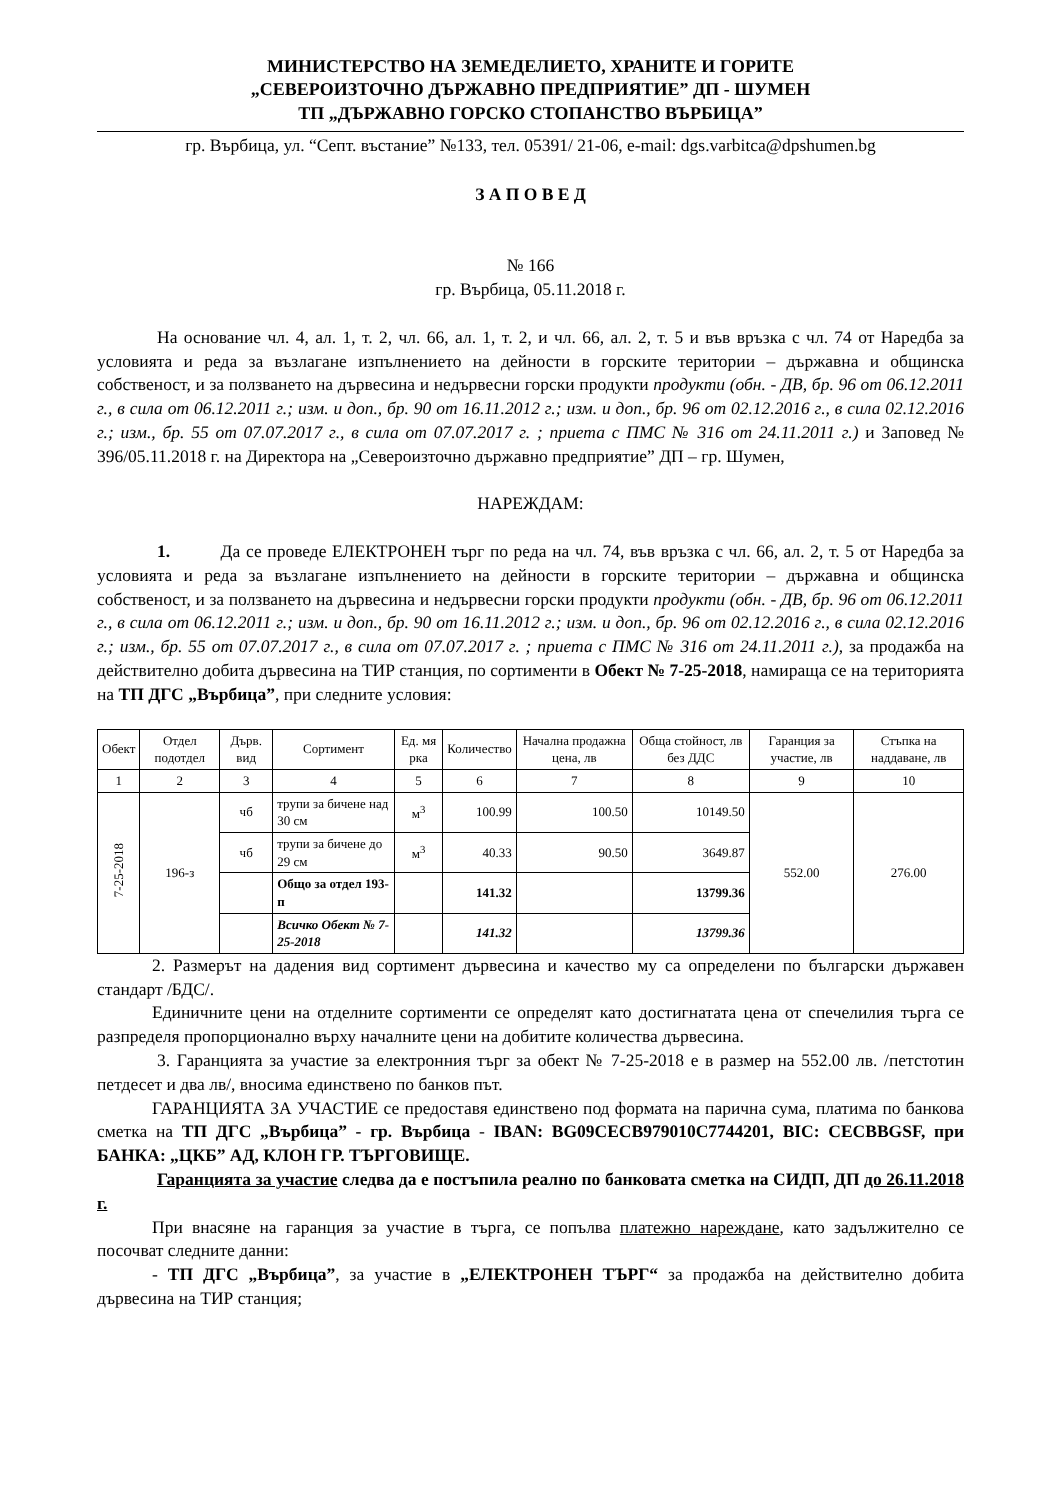МИНИСТЕРСТВО НА ЗЕМЕДЕЛИЕТО, ХРАНИТЕ И ГОРИТЕ
„СЕВЕРОИЗТОЧНО ДЪРЖАВНО ПРЕДПРИЯТИЕ” ДП - ШУМЕН
ТП „ДЪРЖАВНО ГОРСКО СТОПАНСТВО ВЪРБИЦА”
гр. Върбица, ул. “Септ. въстание” №133, тел. 05391/ 21-06, e-mail: dgs.varbitca@dpshumen.bg
З А П О В Е Д
№ 166
гр. Върбица, 05.11.2018 г.
На основание чл. 4, ал. 1, т. 2, чл. 66, ал. 1, т. 2, и чл. 66, ал. 2, т. 5 и във връзка с чл. 74 от Наредба за условията и реда за възлагане изпълнението на дейности в горските територии – държавна и общинска собственост, и за ползването на дървесина и недървесни горски продукти продукти (обн. - ДВ, бр. 96 от 06.12.2011 г., в сила от 06.12.2011 г.; изм. и доп., бр. 90 от 16.11.2012 г.; изм. и доп., бр. 96 от 02.12.2016 г., в сила 02.12.2016 г.; изм., бр. 55 от 07.07.2017 г., в сила от 07.07.2017 г. ; приета с ПМС № 316 от 24.11.2011 г.) и Заповед № 396/05.11.2018 г. на Директора на „Североизточно държавно предприятие” ДП – гр. Шумен,
НАРЕЖДАМ:
1. Да се проведе ЕЛЕКТРОНЕН търг по реда на чл. 74, във връзка с чл. 66, ал. 2, т. 5 от Наредба за условията и реда за възлагане изпълнението на дейности в горските територии – държавна и общинска собственост, и за ползването на дървесина и недървесни горски продукти продукти (обн. - ДВ, бр. 96 от 06.12.2011 г., в сила от 06.12.2011 г.; изм. и доп., бр. 90 от 16.11.2012 г.; изм. и доп., бр. 96 от 02.12.2016 г., в сила 02.12.2016 г.; изм., бр. 55 от 07.07.2017 г., в сила от 07.07.2017 г. ; приета с ПМС № 316 от 24.11.2011 г.), за продажба на действително добита дървесина на ТИР станция, по сортименти в Обект № 7-25-2018, намираща се на територията на ТП ДГС „Върбица”, при следните условия:
| Обект | Отдел подотдел | Дърв. вид | Сортимент | Ед. мя рка | Количество | Начална продажна цена, лв | Обща стойност, лв без ДДС | Гаранция за участие, лв | Стъпка на наддаване, лв |
| --- | --- | --- | --- | --- | --- | --- | --- | --- | --- |
| 1 | 2 | 3 | 4 | 5 | 6 | 7 | 8 | 9 | 10 |
| 7-25-2018 | 196-з | чб | трупи за бичене над 30 см | м<sup>3</sup> | 100.99 | 100.50 | 10149.50 | 552.00 | 276.00 |
| | | чб | трупи за бичене до 29 см | м<sup>3</sup> | 40.33 | 90.50 | 3649.87 | | |
| | | | Общо за отдел 193-п | | 141.32 | | 13799.36 | | |
| | | | Всичко Обект № 7-25-2018 | | 141.32 | | 13799.36 | | |
2. Размерът на дадения вид сортимент дървесина и качество му са определени по български държавен стандарт /БДС/.
Единичните цени на отделните сортименти се определят като достигнатата цена от спечелилия търга се разпределя пропорционално върху началните цени на добитите количества дървесина.
3. Гаранцията за участие за електронния търг за обект № 7-25-2018 е в размер на 552.00 лв. /петстотин петдесет и два лв/, вносима единствено по банков път.
ГАРАНЦИЯТА ЗА УЧАСТИЕ се предоставя единствено под формата на парична сума, платима по банкова сметка на ТП ДГС „Върбица” - гр. Върбица - IBAN: BG09CECB979010C7744201, BIC: CECBBGSF, при БАНКА: „ЦКБ” АД, КЛОН ГР. ТЪРГОВИЩЕ.
Гаранцията за участие следва да е постъпила реално по банковата сметка на СИДП, ДП до 26.11.2018 г.
При внасяне на гаранция за участие в търга, се попълва платежно нареждане, като задължително се посочват следните данни:
- ТП ДГС „Върбица”, за участие в „ЕЛЕКТРОНЕН ТЪРГ“ за продажба на действително добита дървесина на ТИР станция;